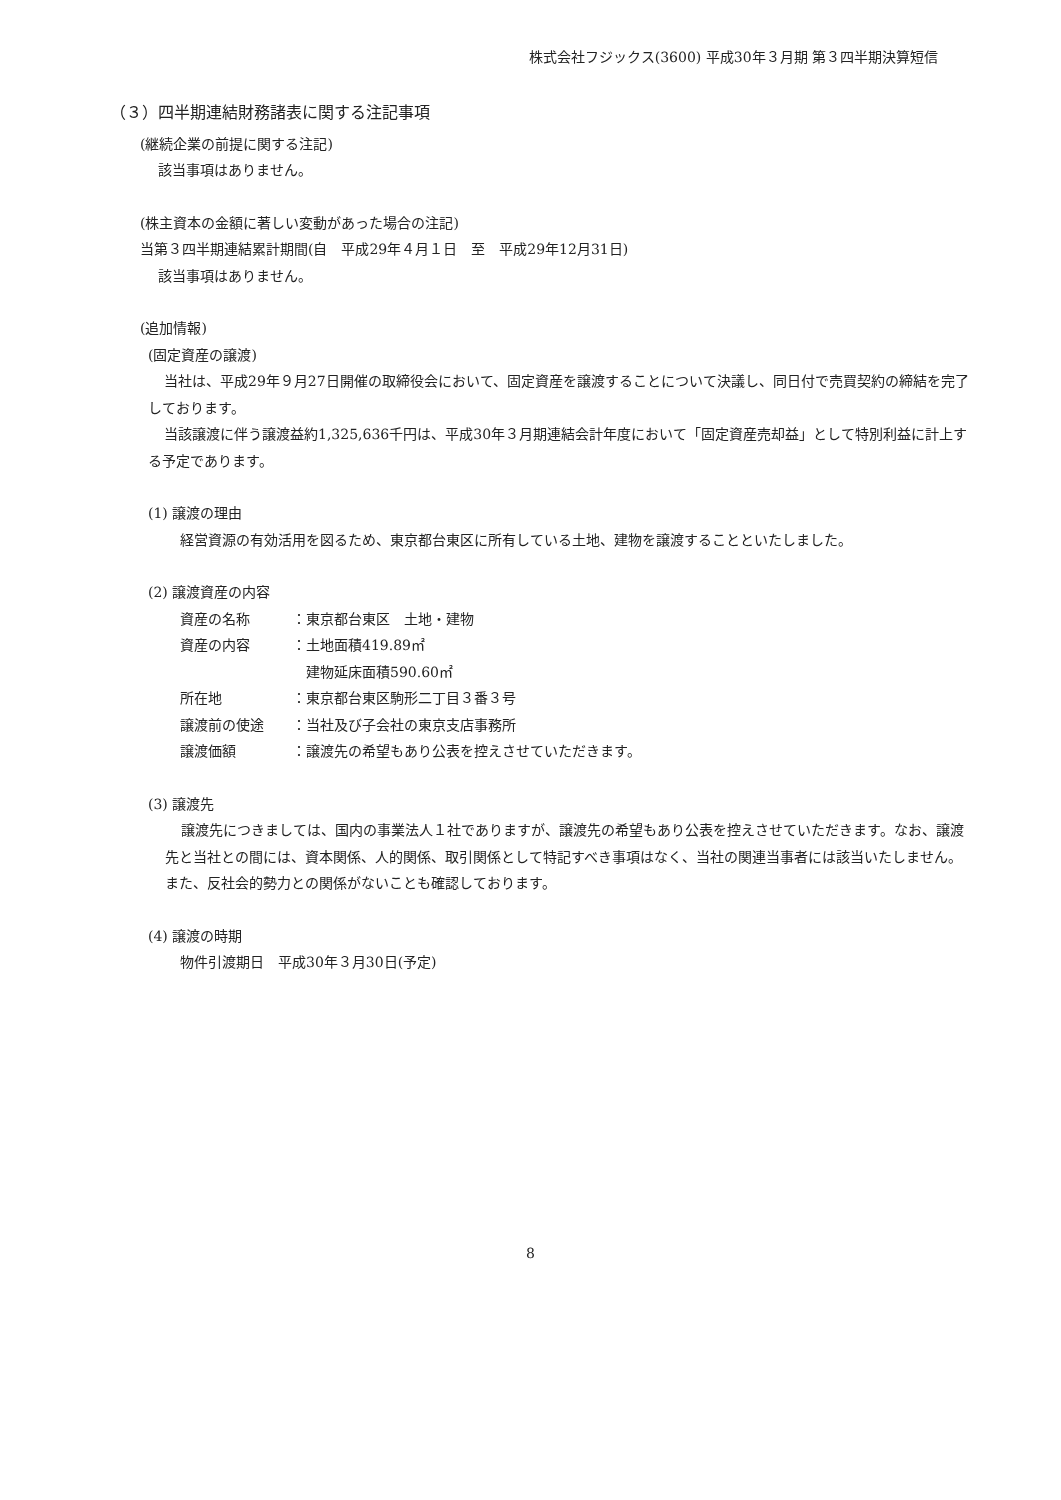株式会社フジックス(3600) 平成30年３月期 第３四半期決算短信
（３）四半期連結財務諸表に関する注記事項
(継続企業の前提に関する注記)
該当事項はありません。
(株主資本の金額に著しい変動があった場合の注記)
当第３四半期連結累計期間(自　平成29年４月１日　至　平成29年12月31日)
該当事項はありません。
(追加情報)
(固定資産の譲渡)
当社は、平成29年９月27日開催の取締役会において、固定資産を譲渡することについて決議し、同日付で売買契約の締結を完了しております。
当該譲渡に伴う譲渡益約1,325,636千円は、平成30年３月期連結会計年度において「固定資産売却益」として特別利益に計上する予定であります。
(1) 譲渡の理由
経営資源の有効活用を図るため、東京都台東区に所有している土地、建物を譲渡することといたしました。
(2) 譲渡資産の内容
資産の名称 ：東京都台東区　土地・建物
資産の内容 ：土地面積419.89㎡
　建物延床面積590.60㎡
所在地 ：東京都台東区駒形二丁目３番３号
譲渡前の使途 ：当社及び子会社の東京支店事務所
譲渡価額 ：譲渡先の希望もあり公表を控えさせていただきます。
(3) 譲渡先
譲渡先につきましては、国内の事業法人１社でありますが、譲渡先の希望もあり公表を控えさせていただきます。なお、譲渡先と当社との間には、資本関係、人的関係、取引関係として特記すべき事項はなく、当社の関連当事者には該当いたしません。また、反社会的勢力との関係がないことも確認しております。
(4) 譲渡の時期
物件引渡期日　平成30年３月30日(予定)
8